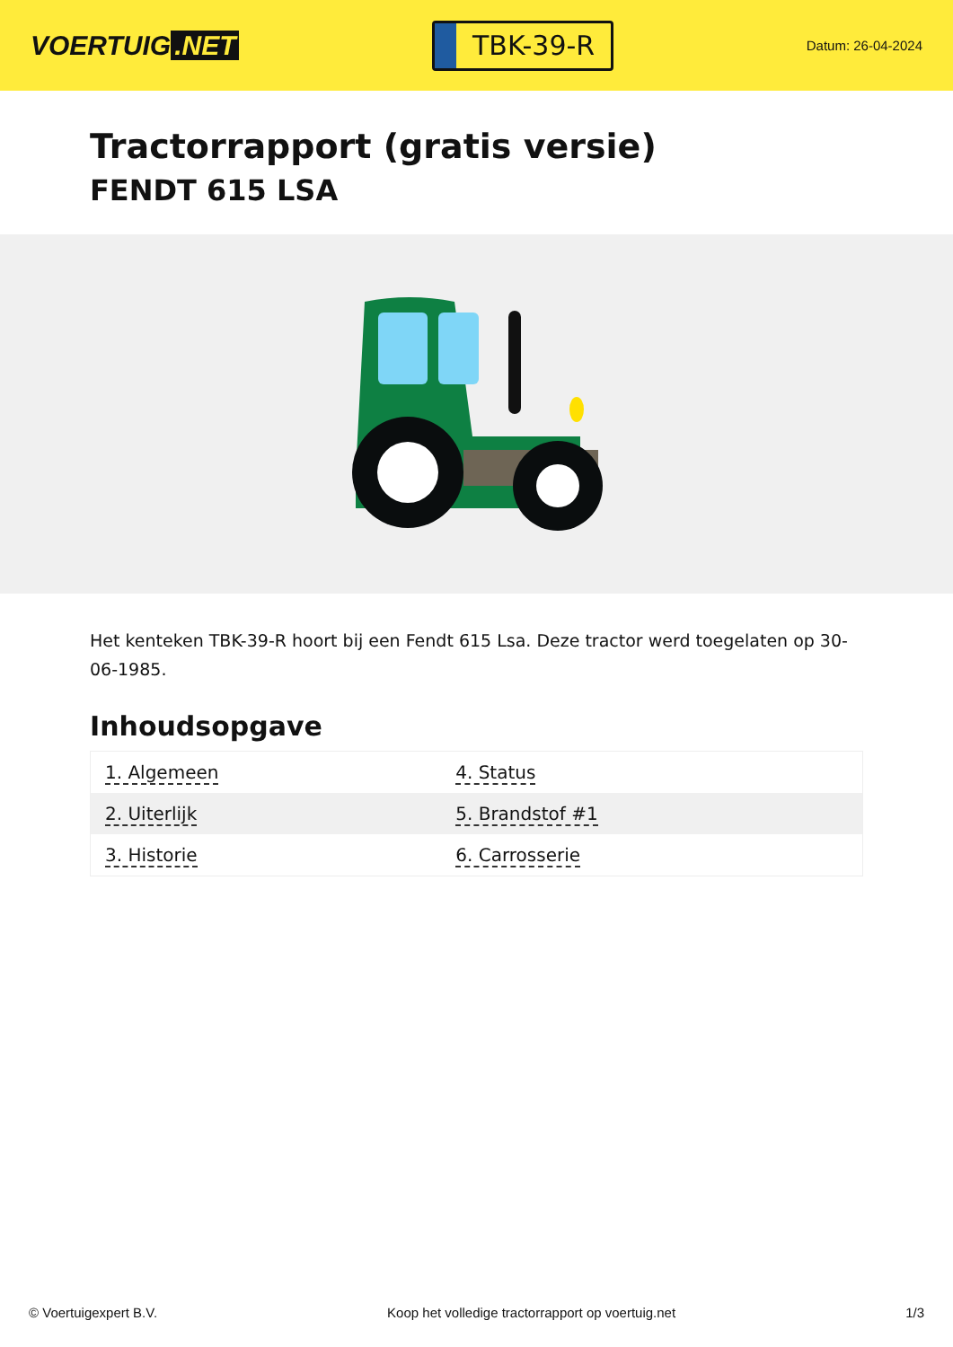VOERTUIG.NET
TBK-39-R
Datum: 26-04-2024
Tractorrapport (gratis versie)
FENDT 615 LSA
Het kenteken TBK-39-R hoort bij een Fendt 615 Lsa. Deze tractor werd toegelaten op 30-06-1985.
Inhoudsopgave
| 1. Algemeen | 4. Status |
| 2. Uiterlijk | 5. Brandstof #1 |
| 3. Historie | 6. Carrosserie |
© Voertuigexpert B.V. Koop het volledige tractorrapport op voertuig.net 1/3